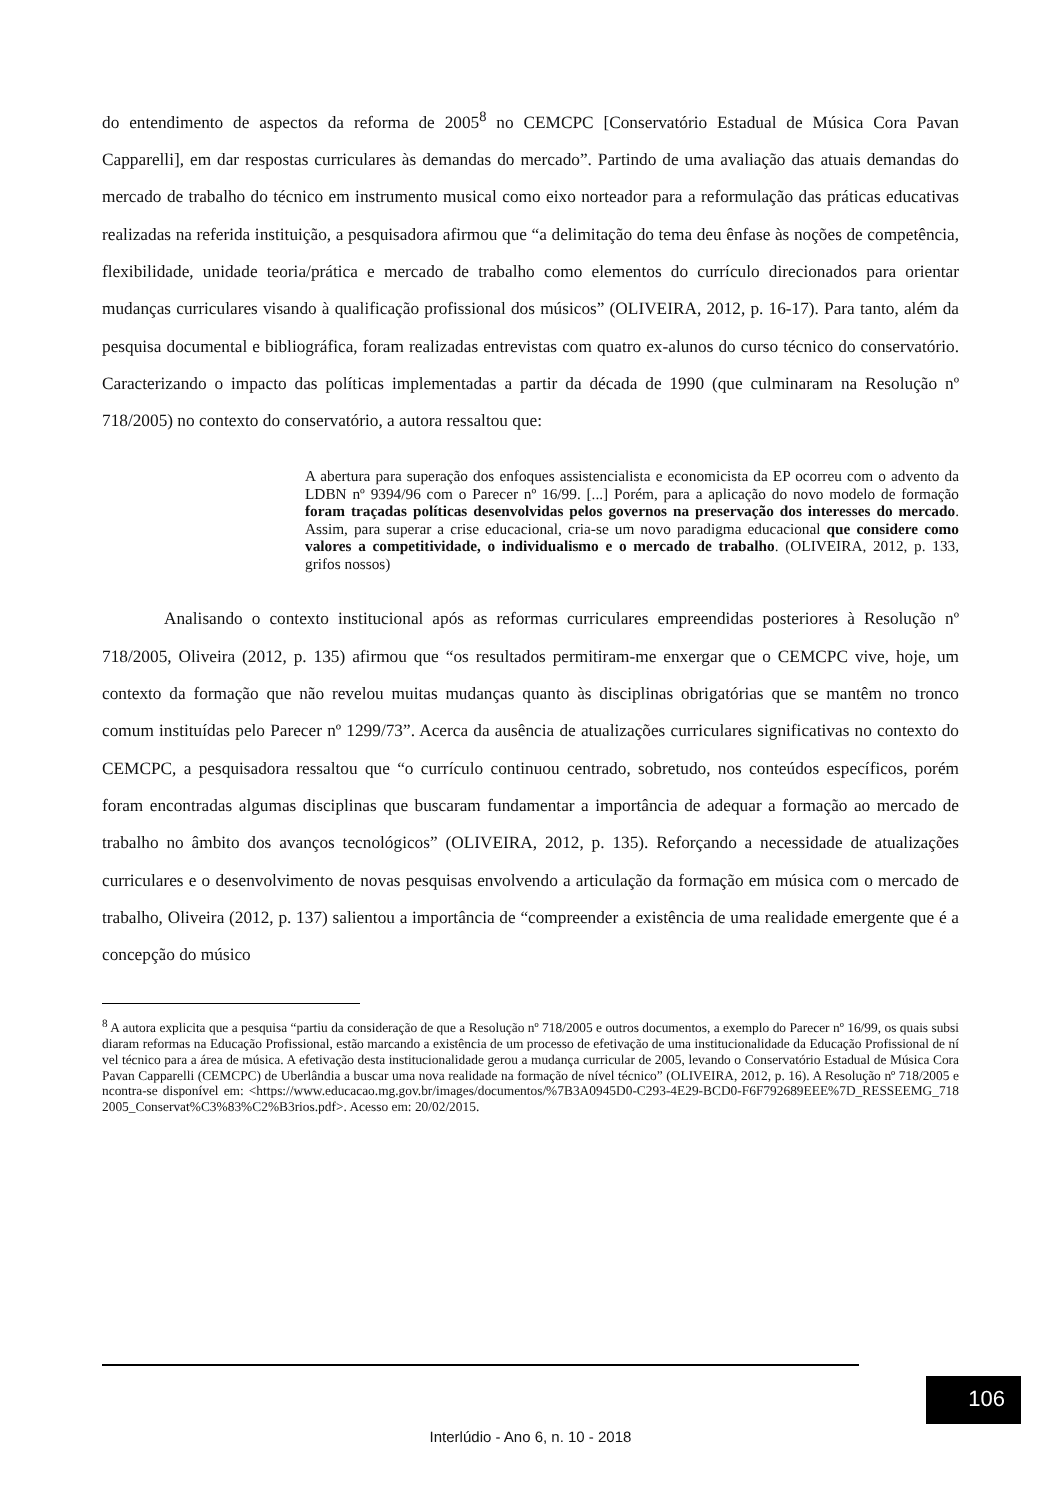do entendimento de aspectos da reforma de 2005<sup>8</sup> no CEMCPC [Conservatório Estadual de Música Cora Pavan Capparelli], em dar respostas curriculares às demandas do mercado”. Partindo de uma avaliação das atuais demandas do mercado de trabalho do técnico em instrumento musical como eixo norteador para a reformulação das práticas educativas realizadas na referida instituição, a pesquisadora afirmou que “a delimitação do tema deu ênfase às noções de competência, flexibilidade, unidade teoria/prática e mercado de trabalho como elementos do currículo direcionados para orientar mudanças curriculares visando à qualificação profissional dos músicos” (OLIVEIRA, 2012, p. 16-17). Para tanto, além da pesquisa documental e bibliográfica, foram realizadas entrevistas com quatro ex-alunos do curso técnico do conservatório. Caracterizando o impacto das políticas implementadas a partir da década de 1990 (que culminaram na Resolução nº 718/2005) no contexto do conservatório, a autora ressaltou que:
A abertura para superação dos enfoques assistencialista e economicista da EP ocorreu com o advento da LDBN nº 9394/96 com o Parecer nº 16/99. [...] Porém, para a aplicação do novo modelo de formação foram traçadas políticas desenvolvidas pelos governos na preservação dos interesses do mercado. Assim, para superar a crise educacional, cria-se um novo paradigma educacional que considere como valores a competitividade, o individualismo e o mercado de trabalho. (OLIVEIRA, 2012, p. 133, grifos nossos)
Analisando o contexto institucional após as reformas curriculares empreendidas posteriores à Resolução nº 718/2005, Oliveira (2012, p. 135) afirmou que “os resultados permitiram-me enxergar que o CEMCPC vive, hoje, um contexto da formação que não revelou muitas mudanças quanto às disciplinas obrigatórias que se mantêm no tronco comum instituídas pelo Parecer nº 1299/73”. Acerca da ausência de atualizações curriculares significativas no contexto do CEMCPC, a pesquisadora ressaltou que “o currículo continuou centrado, sobretudo, nos conteúdos específicos, porém foram encontradas algumas disciplinas que buscaram fundamentar a importância de adequar a formação ao mercado de trabalho no âmbito dos avanços tecnológicos” (OLIVEIRA, 2012, p. 135). Reforçando a necessidade de atualizações curriculares e o desenvolvimento de novas pesquisas envolvendo a articulação da formação em música com o mercado de trabalho, Oliveira (2012, p. 137) salientou a importância de “compreender a existência de uma realidade emergente que é a concepção do músico
<sup>8</sup> A autora explicita que a pesquisa “partiu da consideração de que a Resolução nº 718/2005 e outros documentos, a exemplo do Parecer nº 16/99, os quais subsidiaram reformas na Educação Profissional, estão marcando a existência de um processo de efetivação de uma institucionalidade da Educação Profissional de nível técnico para a área de música. A efetivação desta institucionalidade gerou a mudança curricular de 2005, levando o Conservatório Estadual de Música Cora Pavan Capparelli (CEMCPC) de Uberlândia a buscar uma nova realidade na formação de nível técnico” (OLIVEIRA, 2012, p. 16). A Resolução nº 718/2005 encontra-se disponível em: <https://www.educacao.mg.gov.br/images/documentos/%7B3A0945D0-C293-4E29-BCD0-F6F792689EEE%7D_RESSEEMG_7182005_Conservat%C3%83%C2%B3rios.pdf>. Acesso em: 20/02/2015.
106
Interlúdio - Ano 6, n. 10 - 2018